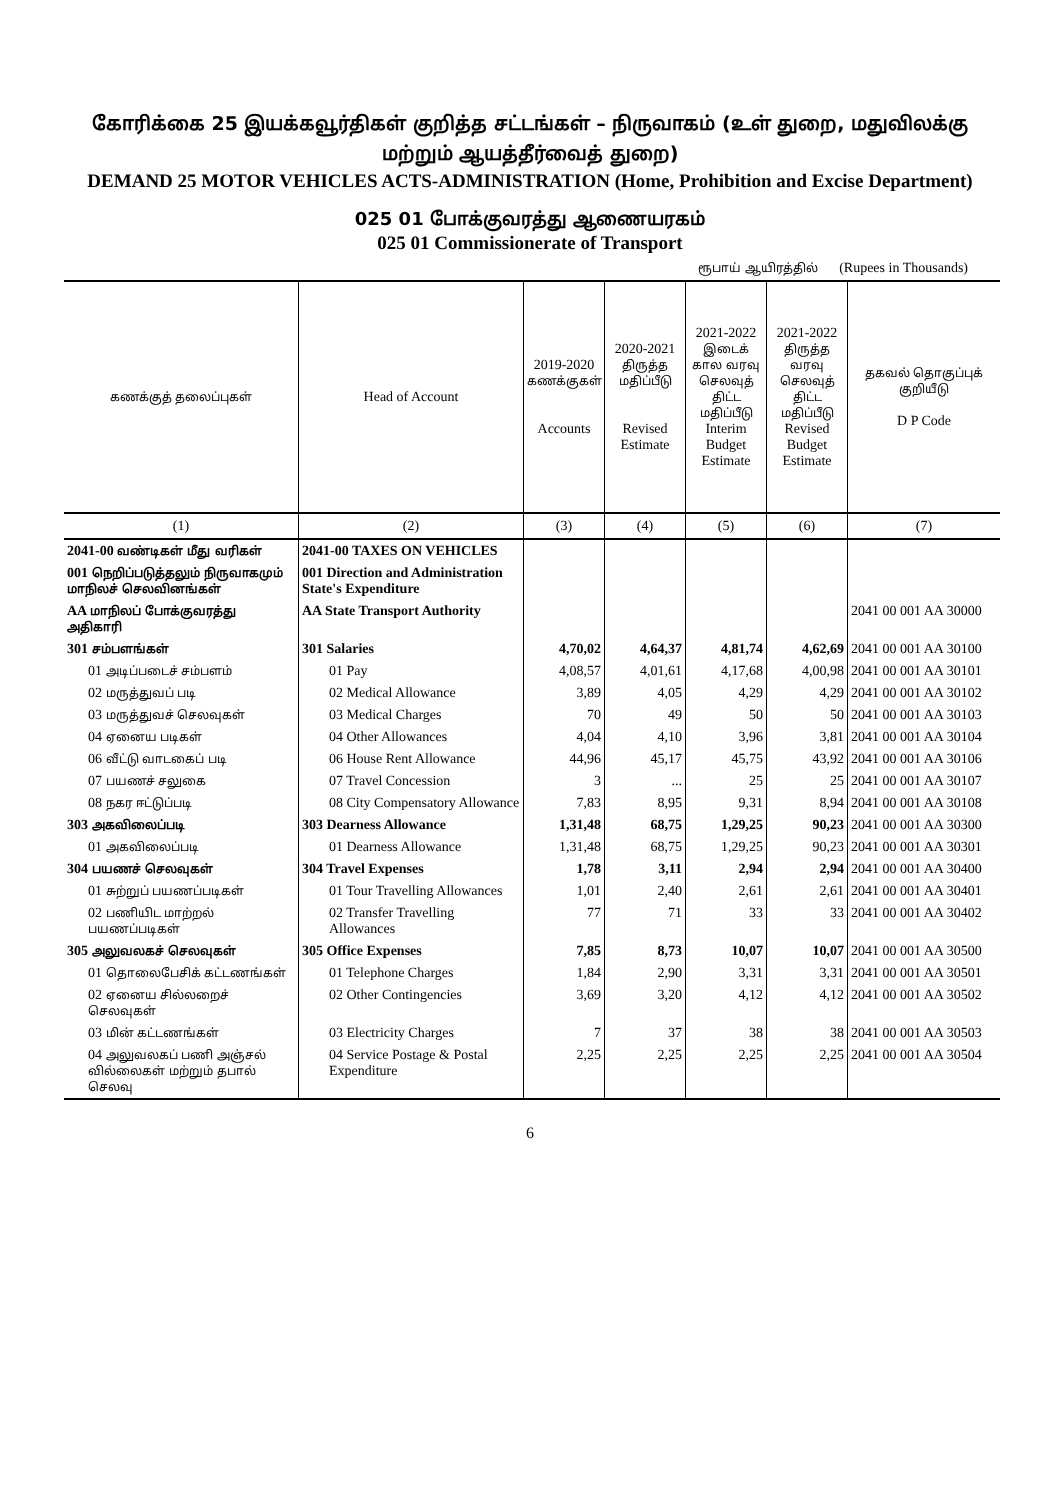கோரிக்கை 25 இயக்கவூர்திகள் குறித்த சட்டங்கள் – நிருவாகம் (உள் துறை, மதுவிலக்கு மற்றும் ஆயத்தீர்வைத் துறை)
DEMAND 25 MOTOR VEHICLES ACTS-ADMINISTRATION (Home, Prohibition and Excise Department)
025 01 போக்குவரத்து ஆணையரகம்
025 01 Commissionerate of Transport
ரூபாய் ஆயிரத்தில் (Rupees in Thousands)
| கணக்குத் தலைப்புகள் | Head of Account | 2019-2020 கணக்குகள் Accounts | 2020-2021 திருத்த மதிப்பீடு Revised Estimate | 2021-2022 இடைக் கால வரவு செலவுத் திட்ட மதிப்பீடு Interim Budget Estimate | 2021-2022 திருத்த வரவு செலவுத் திட்ட மதிப்பீடு Revised Budget Estimate | தகவல் தொகுப்புக் குறியீடு D P Code |
| --- | --- | --- | --- | --- | --- | --- |
| (1) | (2) | (3) | (4) | (5) | (6) | (7) |
| 2041-00 வண்டிகள் மீது வரிகள் | 2041-00 TAXES ON VEHICLES | | | | | |
| 001 நெறிப்படுத்தலும் நிருவாகமும் மாநிலச் செலவினங்கள் | 001 Direction and Administration State's Expenditure | | | | | |
| AA மாநிலப் போக்குவரத்து அதிகாரி | AA State Transport Authority | | | | | 2041 00 001 AA 30000 |
| 301 சம்பளங்கள் | 301 Salaries | 4,70,02 | 4,64,37 | 4,81,74 | 4,62,69 | 2041 00 001 AA 30100 |
| 01 அடிப்படைச் சம்பளம் | 01 Pay | 4,08,57 | 4,01,61 | 4,17,68 | 4,00,98 | 2041 00 001 AA 30101 |
| 02 மருத்துவப் படி | 02 Medical Allowance | 3,89 | 4,05 | 4,29 | 4,29 | 2041 00 001 AA 30102 |
| 03 மருத்துவச் செலவுகள் | 03 Medical Charges | 70 | 49 | 50 | 50 | 2041 00 001 AA 30103 |
| 04 ஏனைய படிகள் | 04 Other Allowances | 4,04 | 4,10 | 3,96 | 3,81 | 2041 00 001 AA 30104 |
| 06 வீட்டு வாடகைப் படி | 06 House Rent Allowance | 44,96 | 45,17 | 45,75 | 43,92 | 2041 00 001 AA 30106 |
| 07 பயணச் சலுகை | 07 Travel Concession | 3 | ... | 25 | 25 | 2041 00 001 AA 30107 |
| 08 நகர ஈட்டுப்படி | 08 City Compensatory Allowance | 7,83 | 8,95 | 9,31 | 8,94 | 2041 00 001 AA 30108 |
| 303 அகவிலைப்படி | 303 Dearness Allowance | 1,31,48 | 68,75 | 1,29,25 | 90,23 | 2041 00 001 AA 30300 |
| 01 அகவிலைப்படி | 01 Dearness Allowance | 1,31,48 | 68,75 | 1,29,25 | 90,23 | 2041 00 001 AA 30301 |
| 304 பயணச் செலவுகள் | 304 Travel Expenses | 1,78 | 3,11 | 2,94 | 2,94 | 2041 00 001 AA 30400 |
| 01 சுற்றுப் பயணப்படிகள் | 01 Tour Travelling Allowances | 1,01 | 2,40 | 2,61 | 2,61 | 2041 00 001 AA 30401 |
| 02 பணியிட மாற்றல் பயணப்படிகள் | 02 Transfer Travelling Allowances | 77 | 71 | 33 | 33 | 2041 00 001 AA 30402 |
| 305 அலுவலகச் செலவுகள் | 305 Office Expenses | 7,85 | 8,73 | 10,07 | 10,07 | 2041 00 001 AA 30500 |
| 01 தொலைபேசிக் கட்டணங்கள் | 01 Telephone Charges | 1,84 | 2,90 | 3,31 | 3,31 | 2041 00 001 AA 30501 |
| 02 ஏனைய சில்லறைச் செலவுகள் | 02 Other Contingencies | 3,69 | 3,20 | 4,12 | 4,12 | 2041 00 001 AA 30502 |
| 03 மின் கட்டணங்கள் | 03 Electricity Charges | 7 | 37 | 38 | 38 | 2041 00 001 AA 30503 |
| 04 அலுவலகப் பணி அஞ்சல் வில்லைகள் மற்றும் தபால் செலவு | 04 Service Postage & Postal Expenditure | 2,25 | 2,25 | 2,25 | 2,25 | 2041 00 001 AA 30504 |
6